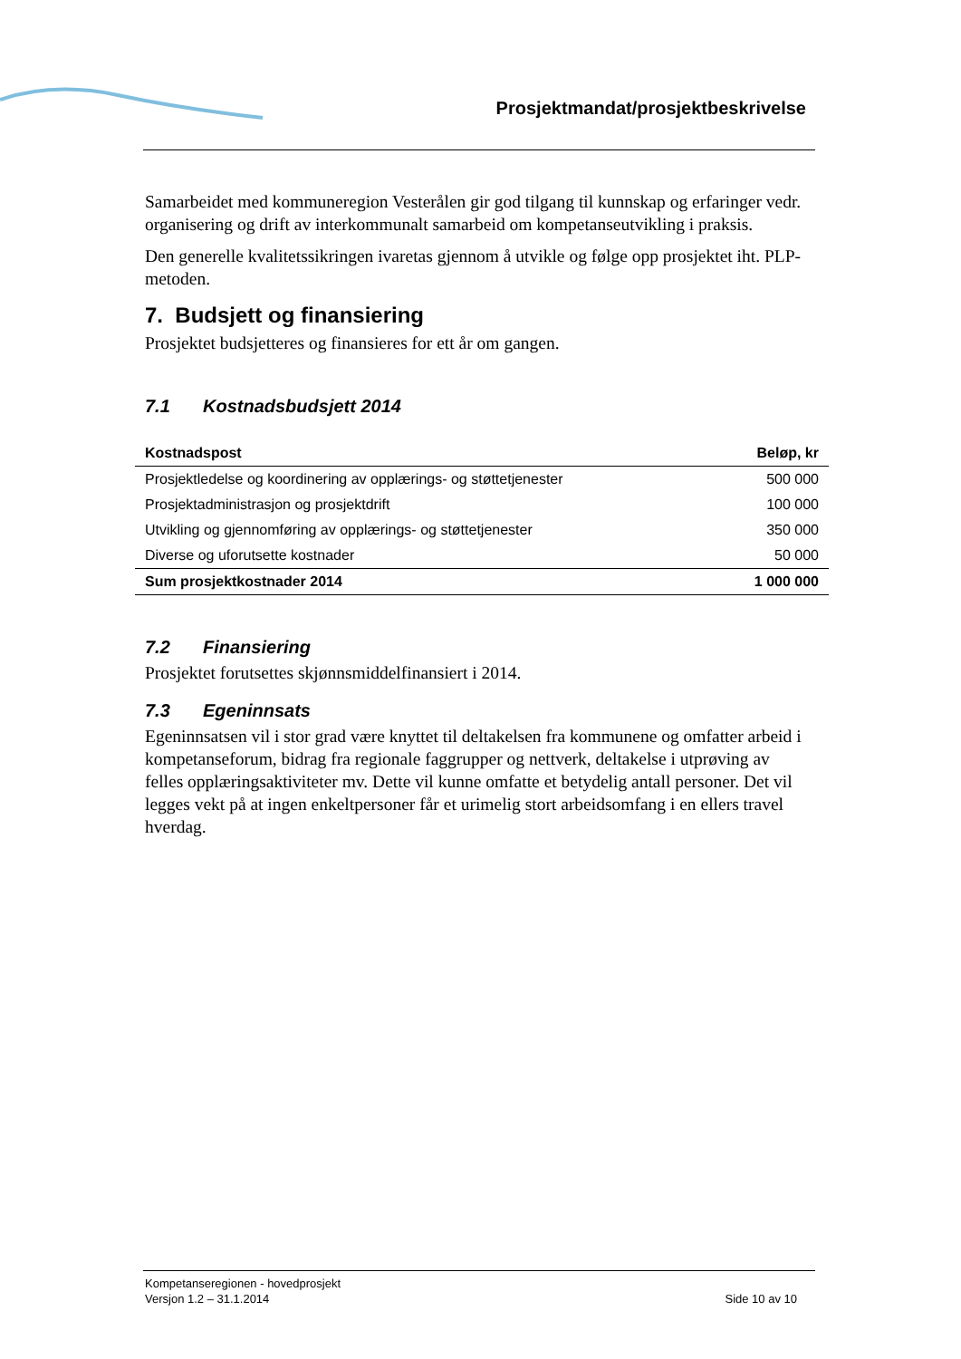Prosjektmandat/prosjektbeskrivelse
Samarbeidet med kommuneregion Vesterålen gir god tilgang til kunnskap og erfaringer vedr. organisering og drift av interkommunalt samarbeid om kompetanseutvikling i praksis.
Den generelle kvalitetssikringen ivaretas gjennom å utvikle og følge opp prosjektet iht. PLP-metoden.
7. Budsjett og finansiering
Prosjektet budsjetteres og finansieres for ett år om gangen.
7.1 Kostnadsbudsjett 2014
| Kostnadspost | Beløp, kr |
| --- | --- |
| Prosjektledelse og koordinering av opplærings- og støttetjenester | 500 000 |
| Prosjektadministrasjon og prosjektdrift | 100 000 |
| Utvikling og gjennomføring av opplærings- og støttetjenester | 350 000 |
| Diverse og uforutsette kostnader | 50 000 |
| Sum prosjektkostnader 2014 | 1 000 000 |
7.2 Finansiering
Prosjektet forutsettes skjønnsmiddelfinansiert i 2014.
7.3 Egeninnsats
Egeninnsatsen vil i stor grad være knyttet til deltakelsen fra kommunene og omfatter arbeid i kompetanseforum, bidrag fra regionale faggrupper og nettverk, deltakelse i utprøving av felles opplæringsaktiviteter mv. Dette vil kunne omfatte et betydelig antall personer. Det vil legges vekt på at ingen enkeltpersoner får et urimelig stort arbeidsomfang i en ellers travel hverdag.
Kompetanseregionen - hovedprosjekt
Versjon 1.2 – 31.1.2014
Side 10 av 10